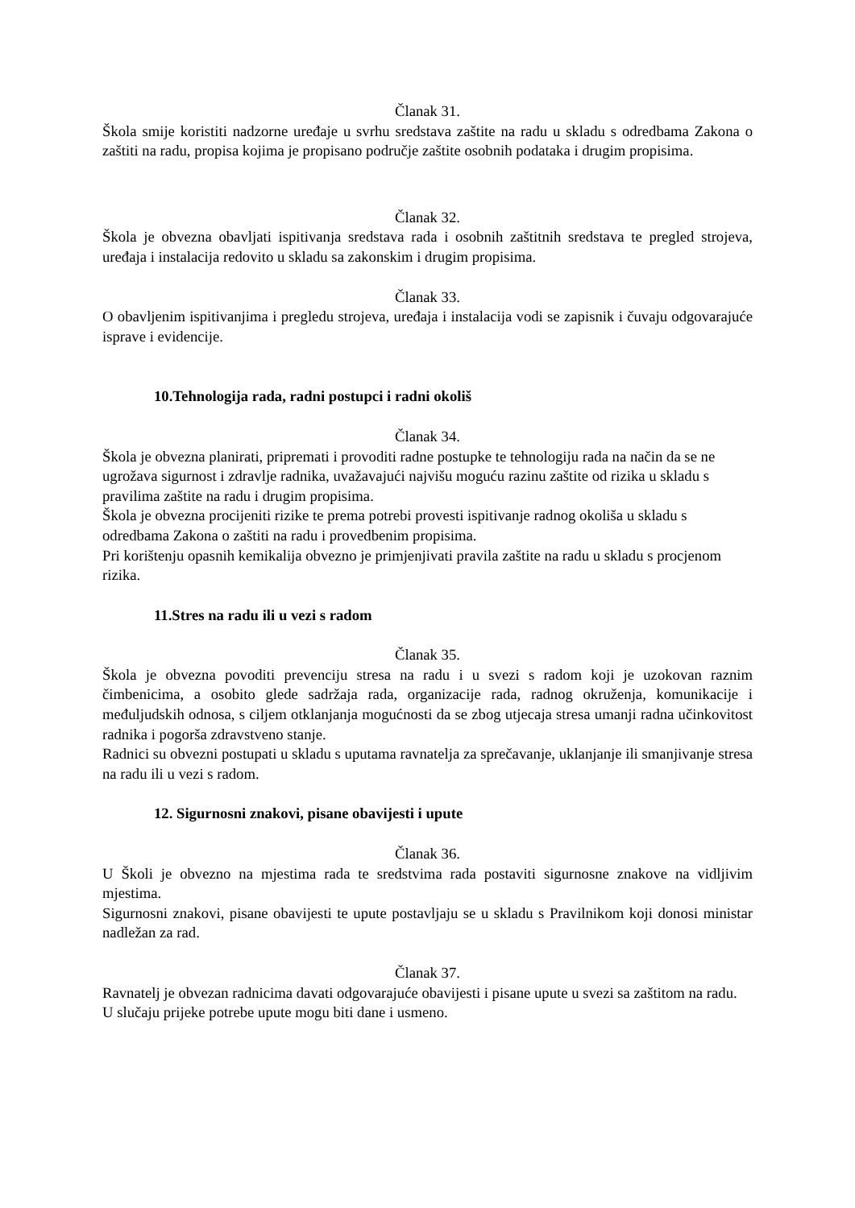Članak 31.
Škola smije koristiti nadzorne uređaje u svrhu sredstava zaštite na radu u skladu s odredbama Zakona o zaštiti na radu, propisa kojima je propisano područje zaštite osobnih podataka i drugim propisima.
Članak 32.
Škola je obvezna obavljati ispitivanja sredstava rada i osobnih zaštitnih sredstava te pregled strojeva, uređaja i instalacija redovito u skladu sa zakonskim i drugim propisima.
Članak 33.
O obavljenim ispitivanjima i pregledu strojeva, uređaja i instalacija vodi se zapisnik i čuvaju odgovarajuće isprave i evidencije.
10.Tehnologija rada, radni postupci i radni okoliš
Članak 34.
Škola je obvezna planirati, pripremati i provoditi radne postupke te tehnologiju rada na način da se ne ugrožava sigurnost i zdravlje radnika, uvažavajući najvišu moguću razinu zaštite od rizika u skladu s pravilima zaštite na radu i drugim propisima.
Škola je obvezna procijeniti rizike te prema potrebi provesti ispitivanje radnog okoliša u skladu s odredbama Zakona o zaštiti na radu i provedbenim propisima.
Pri korištenju opasnih kemikalija obvezno je primjenjivati pravila zaštite na radu u skladu s procjenom rizika.
11.Stres na radu ili u vezi s radom
Članak 35.
Škola je obvezna povoditi prevenciju stresa na radu i u svezi s radom koji je uzokovan raznim čimbenicima, a osobito glede sadržaja rada, organizacije rada, radnog okruženja, komunikacije i međuljudskih odnosa, s ciljem otklanjanja mogućnosti da se zbog utjecaja stresa umanji radna učinkovitost radnika i pogorša zdravstveno stanje.
Radnici su obvezni postupati u skladu s uputama ravnatelja za sprečavanje, uklanjanje ili smanjivanje stresa na radu ili u vezi s radom.
12. Sigurnosni znakovi, pisane obavijesti i upute
Članak 36.
U Školi je obvezno na mjestima rada te sredstvima rada postaviti sigurnosne znakove na vidljivim mjestima.
Sigurnosni znakovi, pisane obavijesti te upute postavljaju se u skladu s Pravilnikom koji donosi ministar nadležan za rad.
Članak 37.
Ravnatelj je obvezan radnicima davati odgovarajuće obavijesti i pisane upute u svezi sa zaštitom na radu.
U slučaju prijeke potrebe upute mogu biti dane i usmeno.